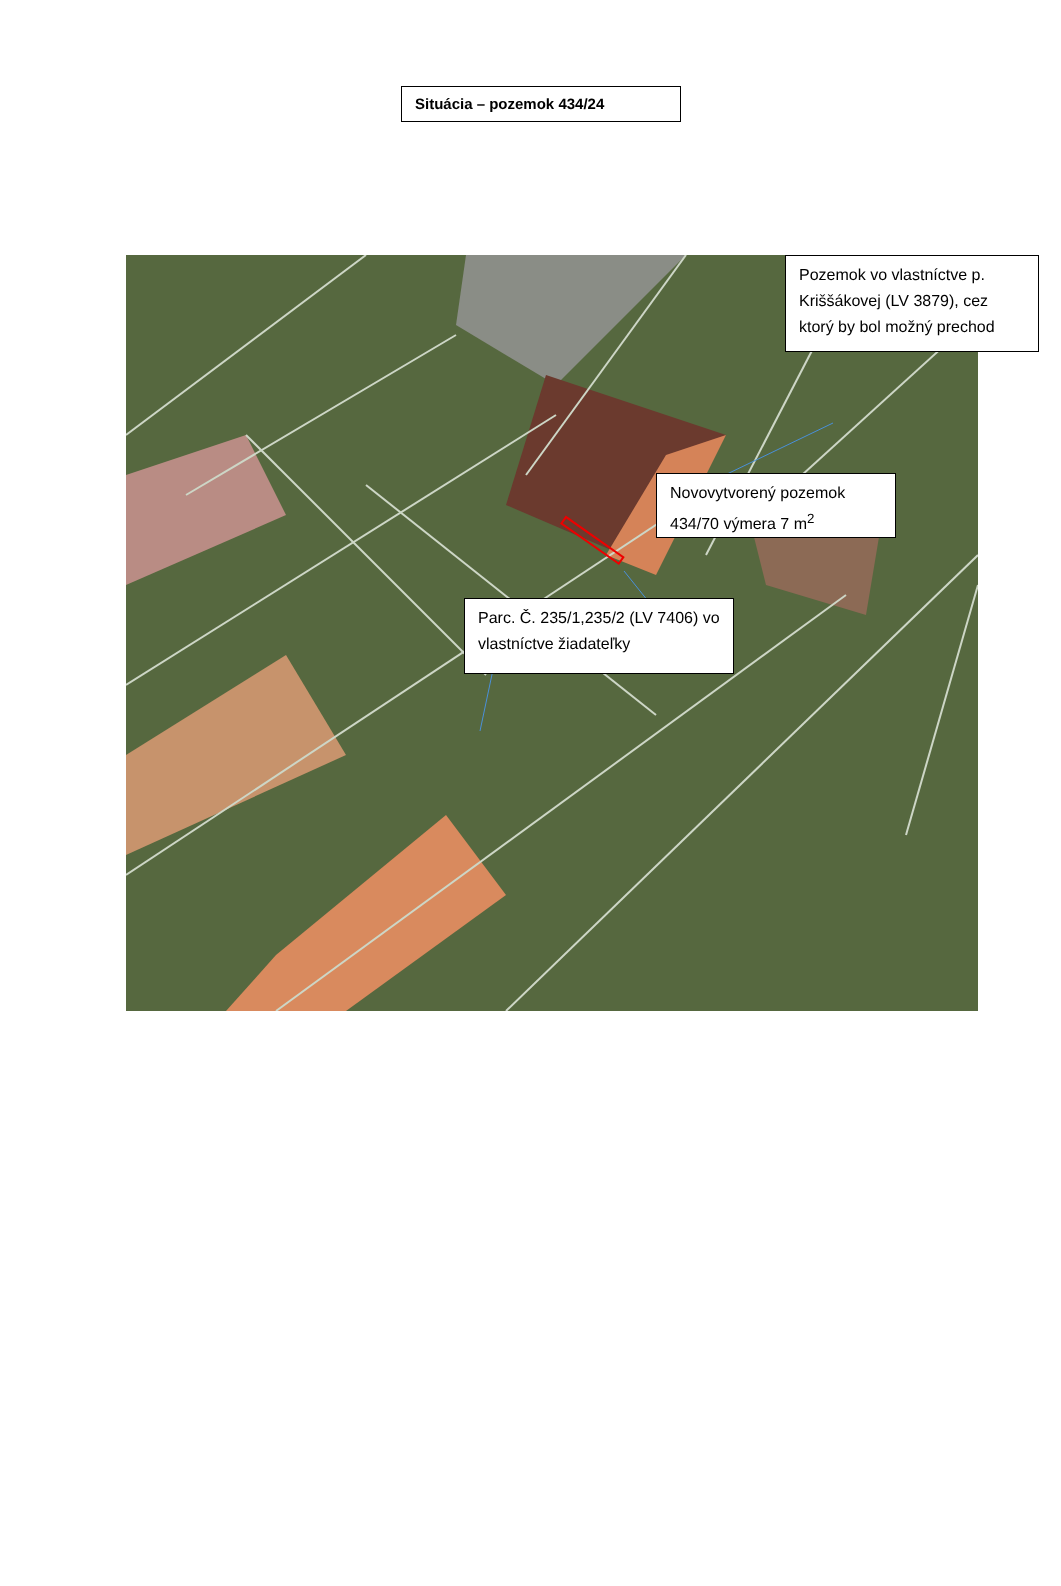Situácia – pozemok 434/24
Pozemok vo vlastníctve p. Kriššákovej (LV 3879), cez ktorý by bol možný prechod
Novovytvorený pozemok 434/70 výmera 7 m<sup>2</sup>
Parc. Č. 235/1,235/2 (LV 7406) vo vlastníctve žiadateľky